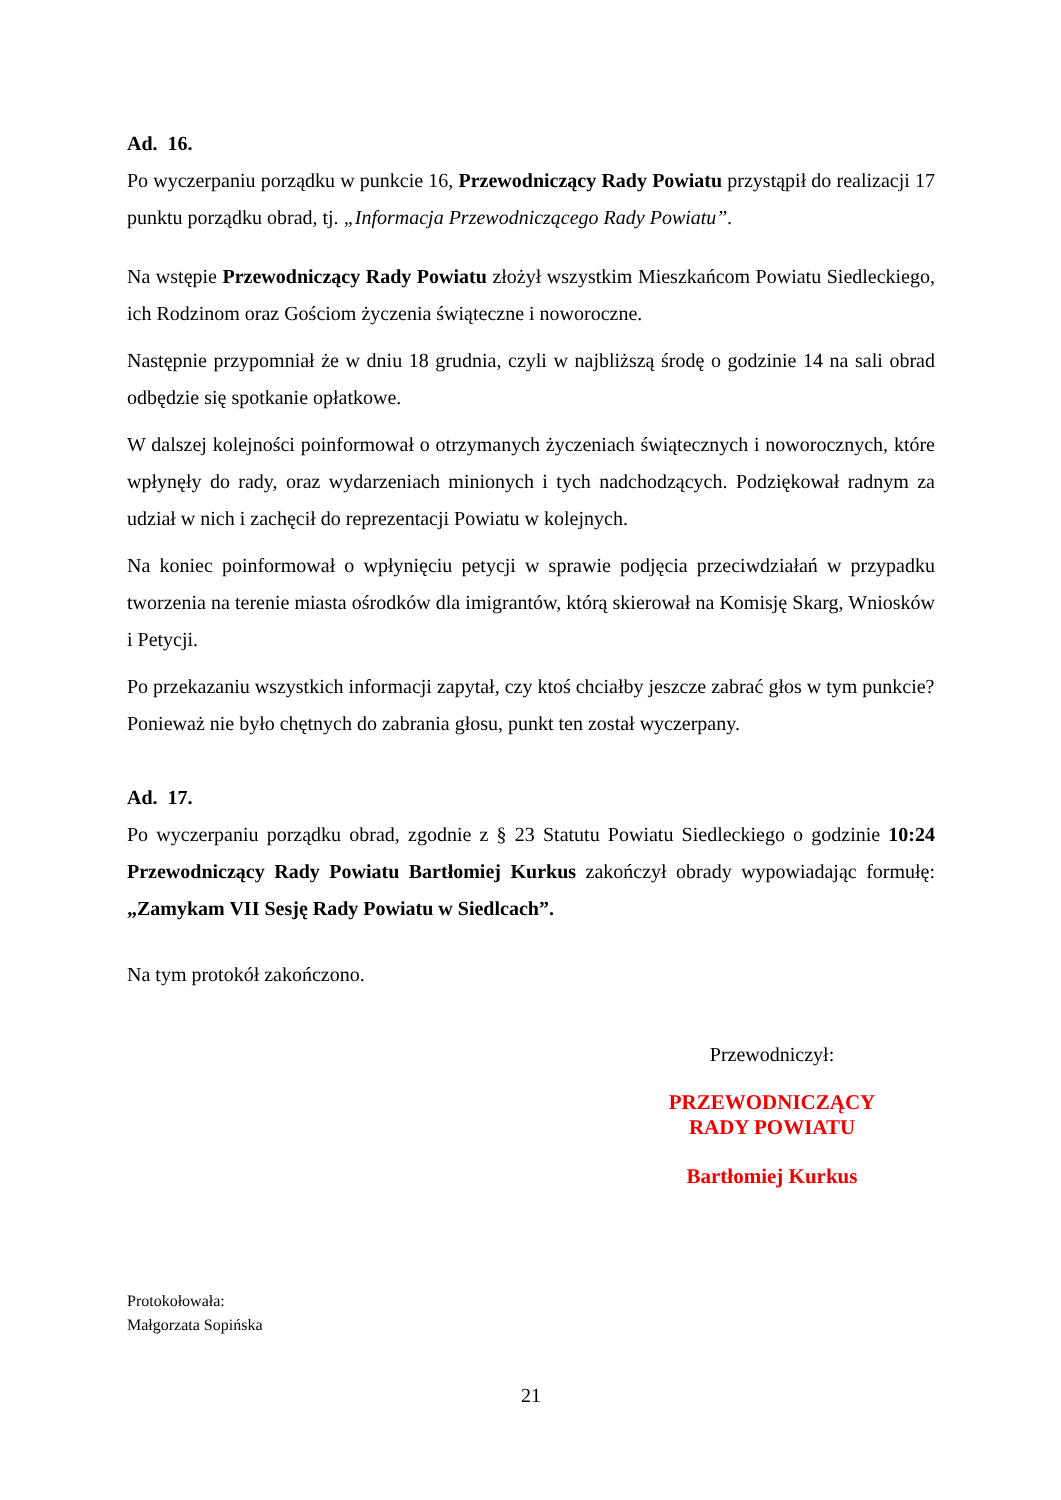Ad. 16.
Po wyczerpaniu porządku w punkcie 16, Przewodniczący Rady Powiatu przystąpił do realizacji 17 punktu porządku obrad, tj. „Informacja Przewodniczącego Rady Powiatu”.
Na wstępie Przewodniczący Rady Powiatu złożył wszystkim Mieszkańcom Powiatu Siedleckiego, ich Rodzinom oraz Gościom życzenia świąteczne i noworoczne.
Następnie przypomniał że w dniu 18 grudnia, czyli w najbliższą środę o godzinie 14 na sali obrad odbędzie się spotkanie opłatkowe.
W dalszej kolejności poinformował o otrzymanych życzeniach świątecznych i noworocznych, które wpłynęły do rady, oraz wydarzeniach minionych i tych nadchodzących. Podziękował radnym za udział w nich i zachęcił do reprezentacji Powiatu w kolejnych.
Na koniec poinformował o wpłynięciu petycji w sprawie podjęcia przeciwdziałań w przypadku tworzenia na terenie miasta ośrodków dla imigrantów, którą skierował na Komisję Skarg, Wniosków i Petycji.
Po przekazaniu wszystkich informacji zapytał, czy ktoś chciałby jeszcze zabrać głos w tym punkcie?
Ponieważ nie było chętnych do zabrania głosu, punkt ten został wyczerpany.
Ad. 17.
Po wyczerpaniu porządku obrad, zgodnie z § 23 Statutu Powiatu Siedleckiego o godzinie 10:24 Przewodniczący Rady Powiatu Bartłomiej Kurkus zakończył obrady wypowiadając formułę: „Zamykam VII Sesję Rady Powiatu w Siedlcach”.
Na tym protokół zakończono.
Przewodniczył:
PRZEWODNICZĄCY
RADY POWIATU
Bartłomiej Kurkus
Protokołowała:
Małgorzata Sopińska
21